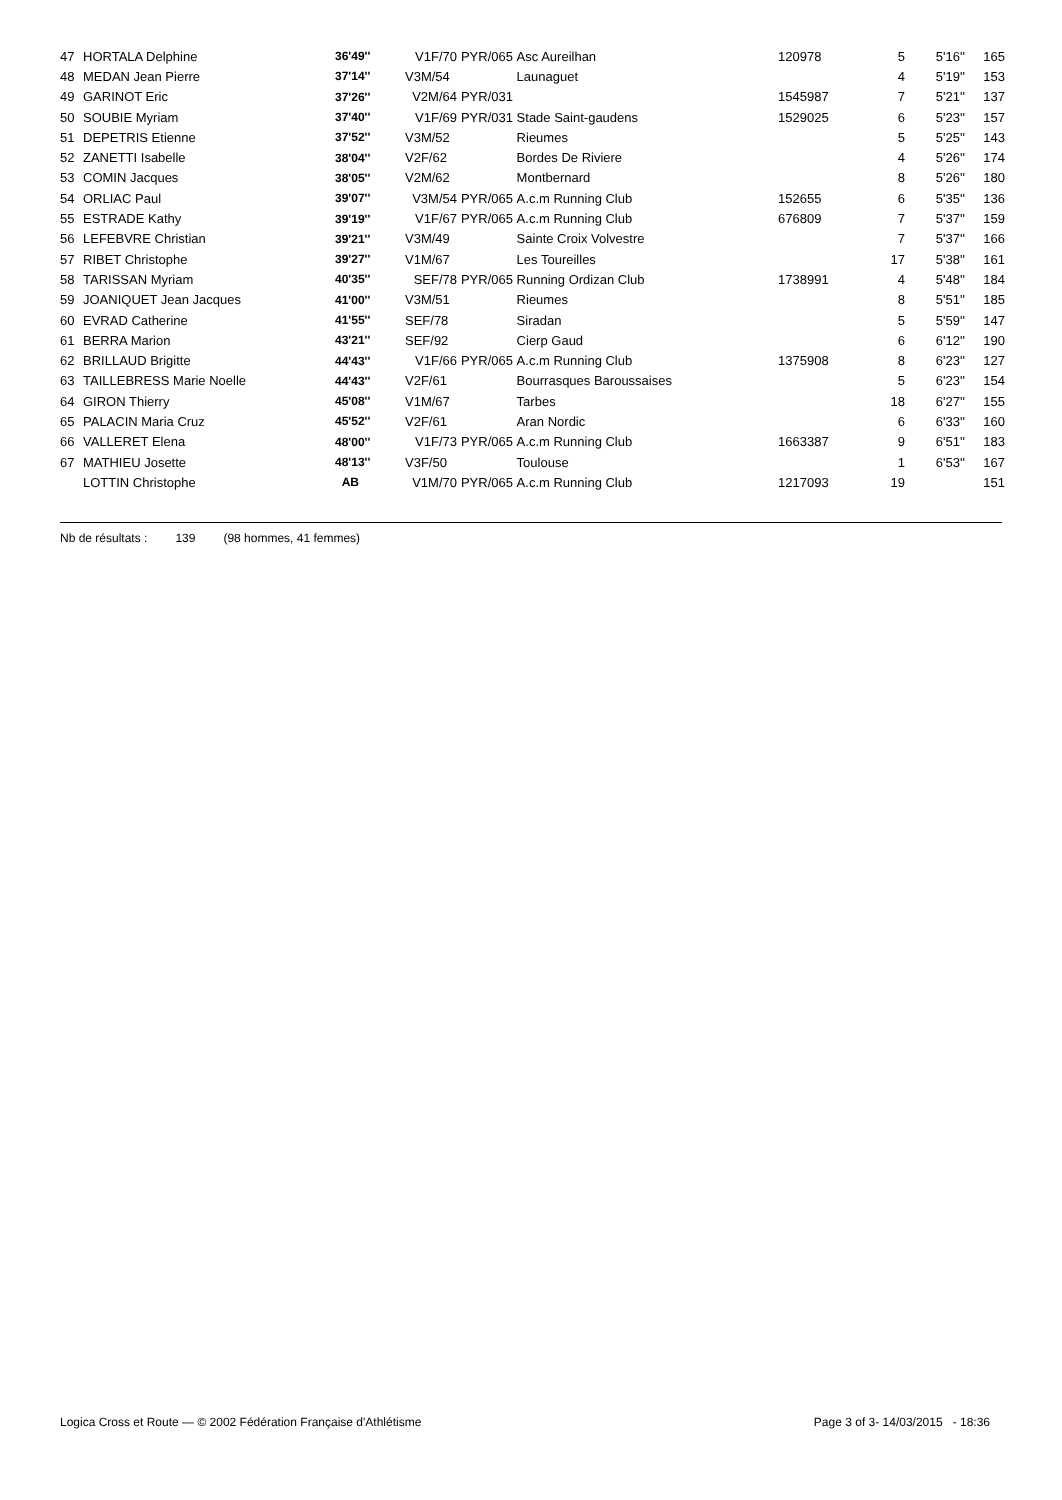| 47 | HORTALA Delphine | 36'49'' | V1F/70 | PYR/065 | Asc Aureilhan | 120978 | 5 | 5'16'' | 165 |
| 48 | MEDAN Jean Pierre | 37'14'' | V3M/54 | | Launaguet | | 4 | 5'19'' | 153 |
| 49 | GARINOT Eric | 37'26'' | V2M/64 | PYR/031 | | 1545987 | 7 | 5'21'' | 137 |
| 50 | SOUBIE Myriam | 37'40'' | V1F/69 | PYR/031 | Stade Saint-gaudens | 1529025 | 6 | 5'23'' | 157 |
| 51 | DEPETRIS Etienne | 37'52'' | V3M/52 | | Rieumes | | 5 | 5'25'' | 143 |
| 52 | ZANETTI Isabelle | 38'04'' | V2F/62 | | Bordes De Riviere | | 4 | 5'26'' | 174 |
| 53 | COMIN Jacques | 38'05'' | V2M/62 | | Montbernard | | 8 | 5'26'' | 180 |
| 54 | ORLIAC Paul | 39'07'' | V3M/54 | PYR/065 | A.c.m Running Club | 152655 | 6 | 5'35'' | 136 |
| 55 | ESTRADE Kathy | 39'19'' | V1F/67 | PYR/065 | A.c.m Running Club | 676809 | 7 | 5'37'' | 159 |
| 56 | LEFEBVRE Christian | 39'21'' | V3M/49 | | Sainte Croix Volvestre | | 7 | 5'37'' | 166 |
| 57 | RIBET Christophe | 39'27'' | V1M/67 | | Les Toureilles | | 17 | 5'38'' | 161 |
| 58 | TARISSAN Myriam | 40'35'' | SEF/78 | PYR/065 | Running Ordizan Club | 1738991 | 4 | 5'48'' | 184 |
| 59 | JOANIQUET Jean Jacques | 41'00'' | V3M/51 | | Rieumes | | 8 | 5'51'' | 185 |
| 60 | EVRAD Catherine | 41'55'' | SEF/78 | | Siradan | | 5 | 5'59'' | 147 |
| 61 | BERRA Marion | 43'21'' | SEF/92 | | Cierp Gaud | | 6 | 6'12'' | 190 |
| 62 | BRILLAUD Brigitte | 44'43'' | V1F/66 | PYR/065 | A.c.m Running Club | 1375908 | 8 | 6'23'' | 127 |
| 63 | TAILLEBRESS Marie Noelle | 44'43'' | V2F/61 | | Bourrasques Baroussaises | | 5 | 6'23'' | 154 |
| 64 | GIRON Thierry | 45'08'' | V1M/67 | | Tarbes | | 18 | 6'27'' | 155 |
| 65 | PALACIN Maria Cruz | 45'52'' | V2F/61 | | Aran Nordic | | 6 | 6'33'' | 160 |
| 66 | VALLERET Elena | 48'00'' | V1F/73 | PYR/065 | A.c.m Running Club | 1663387 | 9 | 6'51'' | 183 |
| 67 | MATHIEU Josette | 48'13'' | V3F/50 | | Toulouse | | 1 | 6'53'' | 167 |
| | LOTTIN Christophe | AB | V1M/70 | PYR/065 | A.c.m Running Club | 1217093 | 19 | | 151 |
Nb de résultats : 139 (98 hommes, 41 femmes)
Logica Cross et Route — © 2002 Fédération Française d'Athlétisme Page 3 of 3- 14/03/2015 - 18:36